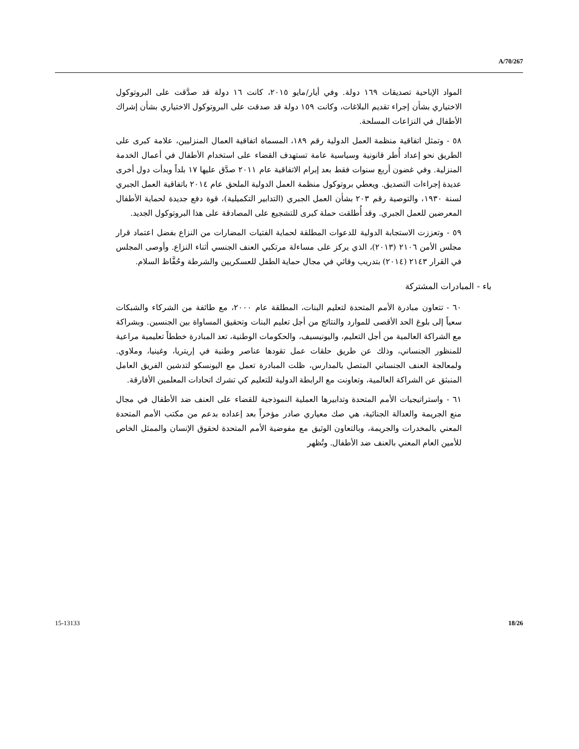A/70/267
المواد الإباحية تصديقات ١٦٩ دولة. وفي أيار/مايو ٢٠١٥، كانت ١٦ دولة قد صدَّقت على البروتوكول الاختياري بشأن إجراء تقديم البلاغات، وكانت ١٥٩ دولة قد صدقت على البروتوكول الاختياري بشأن إشراك الأطفال في النزاعات المسلحة.
٥٨ - وتمثل اتفاقية منظمة العمل الدولية رقم ١٨٩، المسماة اتفاقية العمال المنزليين، علامة كبرى على الطريق نحو إعداد أُطر قانونية وسياسية عامة تستهدف القضاء على استخدام الأطفال في أعمال الخدمة المنزلية. وفي غضون أربع سنوات فقط بعد إبرام الاتفاقية عام ٢٠١١ صدَّق عليها ١٧ بلداً وبدأت دول أخرى عديدة إجراءات التصديق. ويعطي بروتوكول منظمة العمل الدولية الملحق عام ٢٠١٤ باتفاقية العمل الجبري لسنة ١٩٣٠، والتوصية رقم ٢٠٣ بشأن العمل الجبري (التدابير التكميلية)، قوة دفع جديدة لحماية الأطفال المعرضين للعمل الجبري. وقد أُطلقت حملة كبرى للتشجيع على المصادقة على هذا البروتوكول الجديد.
٥٩ - وتعززت الاستجابة الدولية للدعوات المطلقة لحماية الفتيات المضارات من النزاع بفضل اعتماد قرار مجلس الأمن ٢١٠٦ (٢٠١٣)، الذي يركز على مساءلة مرتكبي العنف الجنسي أثناء النزاع. وأوصى المجلس في القرار ٢١٤٣ (٢٠١٤) بتدريب وقائي في مجال حماية الطفل للعسكريين والشرطة وحُفَّاظ السلام.
باء - المبادرات المشتركة
٦٠ - تتعاون مبادرة الأمم المتحدة لتعليم البنات، المطلقة عام ٢٠٠٠، مع طائفة من الشركاء والشبكات سعياً إلى بلوغ الحد الأقصى للموارد والنتائج من أجل تعليم البنات وتحقيق المساواة بين الجنسين. وبشراكة مع الشراكة العالمية من أجل التعليم، واليونيسيف، والحكومات الوطنية، تعد المبادرة خططاً تعليمية مراعية للمنظور الجنساني، وذلك عن طريق حلقات عمل تقودها عناصر وطنية في إريتريا، وغينيا، وملاوي. ولمعالجة العنف الجنساني المتصل بالمدارس، ظلت المبادرة تعمل مع اليونسكو لتدشين الفريق العامل المنبثق عن الشراكة العالمية، وتعاونت مع الرابطة الدولية للتعليم كي تشرك اتحادات المعلمين الأفارقة.
٦١ - واستراتيجيات الأمم المتحدة وتدابيرها العملية النموذجية للقضاء على العنف ضد الأطفال في مجال منع الجريمة والعدالة الجنائية، هي صك معياري صادر مؤخراً بعد إعداده بدعم من مكتب الأمم المتحدة المعني بالمخدرات والجريمة، وبالتعاون الوثيق مع مفوضية الأمم المتحدة لحقوق الإنسان والممثل الخاص للأمين العام المعني بالعنف ضد الأطفال. وتُظهر
15-13133 18/26